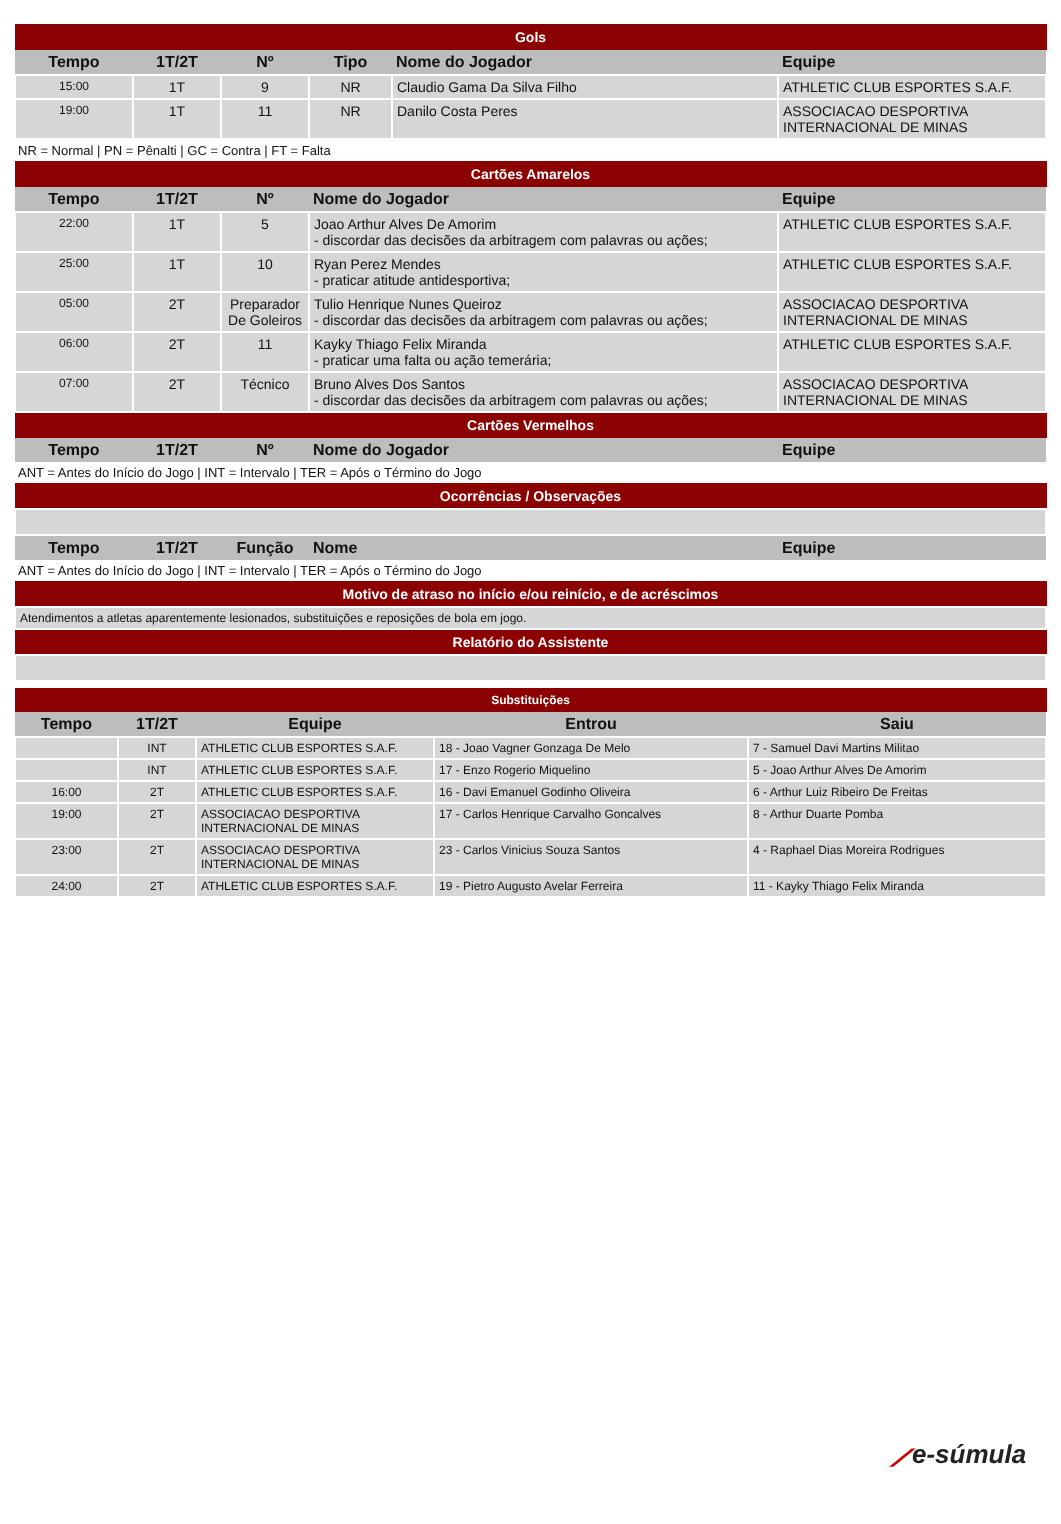| Gols | | | | | |
| Tempo | 1T/2T | Nº | Tipo | Nome do Jogador | Equipe |
| 15:00 | 1T | 9 | NR | Claudio Gama Da Silva Filho | ATHLETIC CLUB ESPORTES S.A.F. |
| 19:00 | 1T | 11 | NR | Danilo Costa Peres | ASSOCIACAO DESPORTIVA INTERNACIONAL DE MINAS |
NR = Normal | PN = Pênalti | GC = Contra | FT = Falta
| Cartões Amarelos | | | | |
| Tempo | 1T/2T | Nº | Nome do Jogador | Equipe |
| 22:00 | 1T | 5 | Joao Arthur Alves De Amorim - discordar das decisões da arbitragem com palavras ou ações; | ATHLETIC CLUB ESPORTES S.A.F. |
| 25:00 | 1T | 10 | Ryan Perez Mendes - praticar atitude antidesportiva; | ATHLETIC CLUB ESPORTES S.A.F. |
| 05:00 | 2T | Preparador De Goleiros | Tulio Henrique Nunes Queiroz - discordar das decisões da arbitragem com palavras ou ações; | ASSOCIACAO DESPORTIVA INTERNACIONAL DE MINAS |
| 06:00 | 2T | 11 | Kayky Thiago Felix Miranda - praticar uma falta ou ação temerária; | ATHLETIC CLUB ESPORTES S.A.F. |
| 07:00 | 2T | Técnico | Bruno Alves Dos Santos - discordar das decisões da arbitragem com palavras ou ações; | ASSOCIACAO DESPORTIVA INTERNACIONAL DE MINAS |
| Cartões Vermelhos | | | | |
| Tempo | 1T/2T | Nº | Nome do Jogador | Equipe |
ANT = Antes do Início do Jogo | INT = Intervalo | TER = Após o Término do Jogo
| Ocorrências / Observações | | | | |
| Tempo | 1T/2T | Função | Nome | Equipe |
ANT = Antes do Início do Jogo | INT = Intervalo | TER = Após o Término do Jogo
| Motivo de atraso no início e/ou reinício, e de acréscimos |
| Atendimentos a atletas aparentemente lesionados, substituições e reposições de bola em jogo. |
| Relatório do Assistente |
| Substituições | | | | |
| Tempo | 1T/2T | Equipe | Entrou | Saiu |
| | INT | ATHLETIC CLUB ESPORTES S.A.F. | 18 - Joao Vagner Gonzaga De Melo | 7 - Samuel Davi Martins Militao |
| | INT | ATHLETIC CLUB ESPORTES S.A.F. | 17 - Enzo Rogerio Miquelino | 5 - Joao Arthur Alves De Amorim |
| 16:00 | 2T | ATHLETIC CLUB ESPORTES S.A.F. | 16 - Davi Emanuel Godinho Oliveira | 6 - Arthur Luiz Ribeiro De Freitas |
| 19:00 | 2T | ASSOCIACAO DESPORTIVA INTERNACIONAL DE MINAS | 17 - Carlos Henrique Carvalho Goncalves | 8 - Arthur Duarte Pomba |
| 23:00 | 2T | ASSOCIACAO DESPORTIVA INTERNACIONAL DE MINAS | 23 - Carlos Vinicius Souza Santos | 4 - Raphael Dias Moreira Rodrigues |
| 24:00 | 2T | ATHLETIC CLUB ESPORTES S.A.F. | 19 - Pietro Augusto Avelar Ferreira | 11 - Kayky Thiago Felix Miranda |
⟋e-súmula